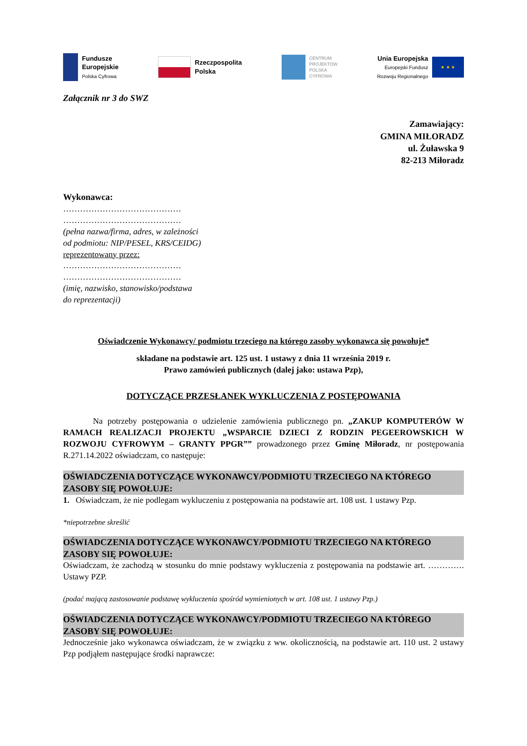Fundusze
Europejskie
Polska Cyfrowa
Rzeczpospolita
Polska
CENTRUM
PROJEKTÓW
POLSKA
CYFROWA
Unia Europejska
Europejski Fundusz
Rozwoju Regionalnego
★ ★ ★
Załącznik nr 3 do SWZ
Zamawiający:
GMINA MIŁORADZ
ul. Żuławska 9
82-213 Miłoradz
Wykonawca:
……………………………………
……………………………………
(pełna nazwa/firma, adres, w zależności od podmiotu: NIP/PESEL, KRS/CEIDG)
reprezentowany przez:
……………………………………
……………………………………
(imię, nazwisko, stanowisko/podstawa do reprezentacji)
Oświadczenie Wykonawcy/ podmiotu trzeciego na którego zasoby wykonawca się powołuje*
składane na podstawie art. 125 ust. 1 ustawy z dnia 11 września 2019 r.
Prawo zamówień publicznych (dalej jako: ustawa Pzp),
DOTYCZĄCE PRZESŁANEK WYKLUCZENIA Z POSTĘPOWANIA
Na potrzeby postępowania o udzielenie zamówienia publicznego pn. „ZAKUP KOMPUTERÓW W RAMACH REALIZACJI PROJEKTU „WSPARCIE DZIECI Z RODZIN PEGEEROWSKICH W ROZWOJU CYFROWYM – GRANTY PPGR”” prowadzonego przez Gminę Miłoradz, nr postępowania R.271.14.2022 oświadczam, co następuje:
OŚWIADCZENIA DOTYCZĄCE WYKONAWCY/PODMIOTU TRZECIEGO NA KTÓREGO ZASOBY SIĘ POWOŁUJE:
1. Oświadczam, że nie podlegam wykluczeniu z postępowania na podstawie art. 108 ust. 1 ustawy Pzp.
*niepotrzebne skreślić
OŚWIADCZENIA DOTYCZĄCE WYKONAWCY/PODMIOTU TRZECIEGO NA KTÓREGO ZASOBY SIĘ POWOŁUJE:
Oświadczam, że zachodzą w stosunku do mnie podstawy wykluczenia z postępowania na podstawie art. …………. Ustawy PZP.
(podać mającą zastosowanie podstawę wykluczenia spośród wymienionych w art. 108 ust. 1 ustawy Pzp.)
OŚWIADCZENIA DOTYCZĄCE WYKONAWCY/PODMIOTU TRZECIEGO NA KTÓREGO ZASOBY SIĘ POWOŁUJE:
Jednocześnie jako wykonawca oświadczam, że w związku z ww. okolicznością, na podstawie art. 110 ust. 2 ustawy Pzp podjąłem następujące środki naprawcze: